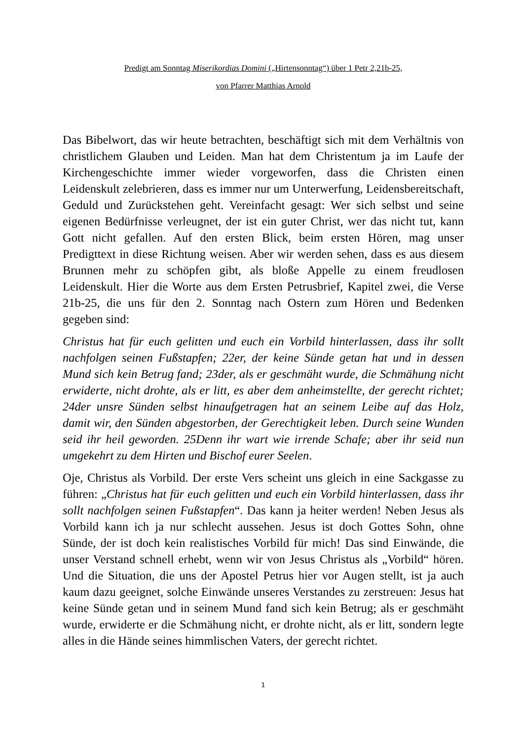Predigt am Sonntag Miserikordias Domini („Hirtensonntag“) über 1 Petr 2,21b-25,
von Pfarrer Matthias Arnold
Das Bibelwort, das wir heute betrachten, beschäftigt sich mit dem Verhältnis von christlichem Glauben und Leiden. Man hat dem Christentum ja im Laufe der Kirchengeschichte immer wieder vorgeworfen, dass die Christen einen Leidenskult zelebrieren, dass es immer nur um Unterwerfung, Leidensbereitschaft, Geduld und Zurückstehen geht. Vereinfacht gesagt: Wer sich selbst und seine eigenen Bedürfnisse verleugnet, der ist ein guter Christ, wer das nicht tut, kann Gott nicht gefallen. Auf den ersten Blick, beim ersten Hören, mag unser Predigttext in diese Richtung weisen. Aber wir werden sehen, dass es aus diesem Brunnen mehr zu schöpfen gibt, als bloße Appelle zu einem freudlosen Leidenskult. Hier die Worte aus dem Ersten Petrusbrief, Kapitel zwei, die Verse 21b-25, die uns für den 2. Sonntag nach Ostern zum Hören und Bedenken gegeben sind:
Christus hat für euch gelitten und euch ein Vorbild hinterlassen, dass ihr sollt nachfolgen seinen Fußstapfen; 22er, der keine Sünde getan hat und in dessen Mund sich kein Betrug fand; 23der, als er geschmäht wurde, die Schmähung nicht erwiderte, nicht drohte, als er litt, es aber dem anheimstellte, der gerecht richtet; 24der unsre Sünden selbst hinaufgetragen hat an seinem Leibe auf das Holz, damit wir, den Sünden abgestorben, der Gerechtigkeit leben. Durch seine Wunden seid ihr heil geworden. 25Denn ihr wart wie irrende Schafe; aber ihr seid nun umgekehrt zu dem Hirten und Bischof eurer Seelen.
Oje, Christus als Vorbild. Der erste Vers scheint uns gleich in eine Sackgasse zu führen: „Christus hat für euch gelitten und euch ein Vorbild hinterlassen, dass ihr sollt nachfolgen seinen Fußstapfen“. Das kann ja heiter werden! Neben Jesus als Vorbild kann ich ja nur schlecht aussehen. Jesus ist doch Gottes Sohn, ohne Sünde, der ist doch kein realistisches Vorbild für mich! Das sind Einwände, die unser Verstand schnell erhebt, wenn wir von Jesus Christus als „Vorbild“ hören. Und die Situation, die uns der Apostel Petrus hier vor Augen stellt, ist ja auch kaum dazu geeignet, solche Einwände unseres Verstandes zu zerstreuen: Jesus hat keine Sünde getan und in seinem Mund fand sich kein Betrug; als er geschmäht wurde, erwiderte er die Schmähung nicht, er drohte nicht, als er litt, sondern legte alles in die Hände seines himmlischen Vaters, der gerecht richtet.
1